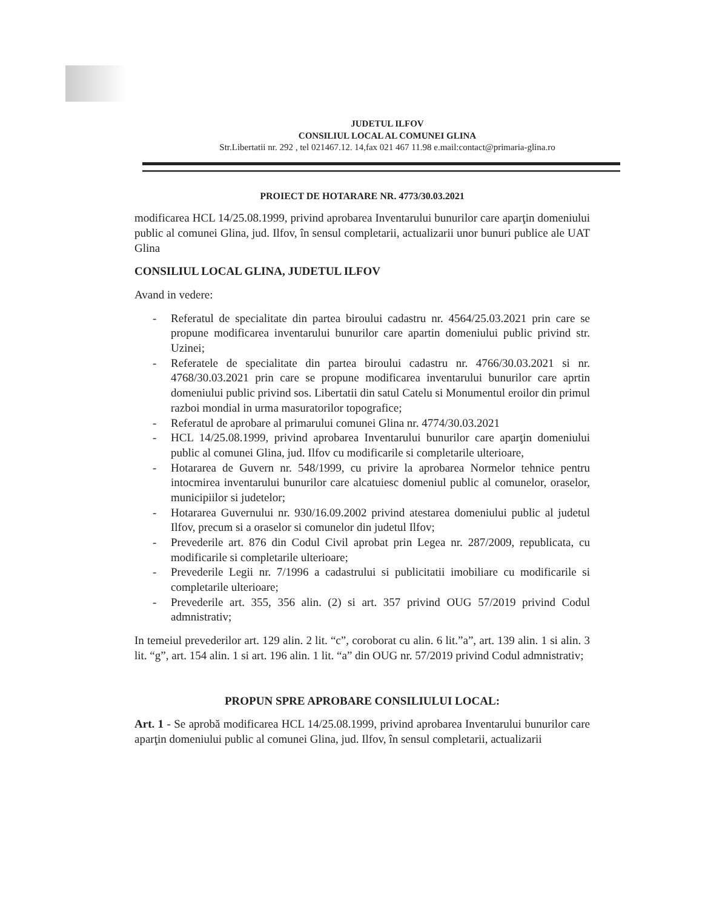JUDETUL ILFOV
CONSILIUL LOCAL AL COMUNEI GLINA
Str.Libertatii nr. 292 , tel 021467.12. 14,fax 021 467 11.98 e.mail:contact@primaria-glina.ro
PROIECT DE HOTARARE NR. 4773/30.03.2021
modificarea HCL 14/25.08.1999, privind aprobarea Inventarului bunurilor care aparţin domeniului public al comunei Glina, jud. Ilfov, în sensul completarii, actualizarii unor bunuri publice ale UAT Glina
CONSILIUL LOCAL GLINA, JUDETUL ILFOV
Avand in vedere:
- Referatul de specialitate din partea biroului cadastru nr. 4564/25.03.2021 prin care se propune modificarea inventarului bunurilor care apartin domeniului public privind str. Uzinei;
- Referatele de specialitate din partea biroului cadastru nr. 4766/30.03.2021 si nr. 4768/30.03.2021 prin care se propune modificarea inventarului bunurilor care aprtin domeniului public privind sos. Libertatii din satul Catelu si Monumentul eroilor din primul razboi mondial in urma masuratorilor topografice;
- Referatul de aprobare al primarului comunei Glina nr. 4774/30.03.2021
- HCL 14/25.08.1999, privind aprobarea Inventarului bunurilor care aparţin domeniului public al comunei Glina, jud. Ilfov cu modificarile si completarile ulterioare,
- Hotararea de Guvern nr. 548/1999, cu privire la aprobarea Normelor tehnice pentru intocmirea inventarului bunurilor care alcatuiesc domeniul public al comunelor, oraselor, municipiilor si judetelor;
- Hotararea Guvernului nr. 930/16.09.2002 privind atestarea domeniului public al judetul Ilfov, precum si a oraselor si comunelor din judetul Ilfov;
- Prevederile art. 876 din Codul Civil aprobat prin Legea nr. 287/2009, republicata, cu modificarile si completarile ulterioare;
- Prevederile Legii nr. 7/1996 a cadastrului si publicitatii imobiliare cu modificarile si completarile ulterioare;
- Prevederile art. 355, 356 alin. (2) si art. 357 privind OUG 57/2019 privind Codul admnistrativ;
In temeiul prevederilor art. 129 alin. 2 lit. “c”, coroborat cu alin. 6 lit.”a”, art. 139 alin. 1 si alin. 3 lit. “g”, art. 154 alin. 1 si art. 196 alin. 1 lit. “a” din OUG nr. 57/2019 privind Codul admnistrativ;
PROPUN SPRE APROBARE CONSILIULUI LOCAL:
Art. 1 - Se aprobă modificarea HCL 14/25.08.1999, privind aprobarea Inventarului bunurilor care aparţin domeniului public al comunei Glina, jud. Ilfov, în sensul completarii, actualizarii